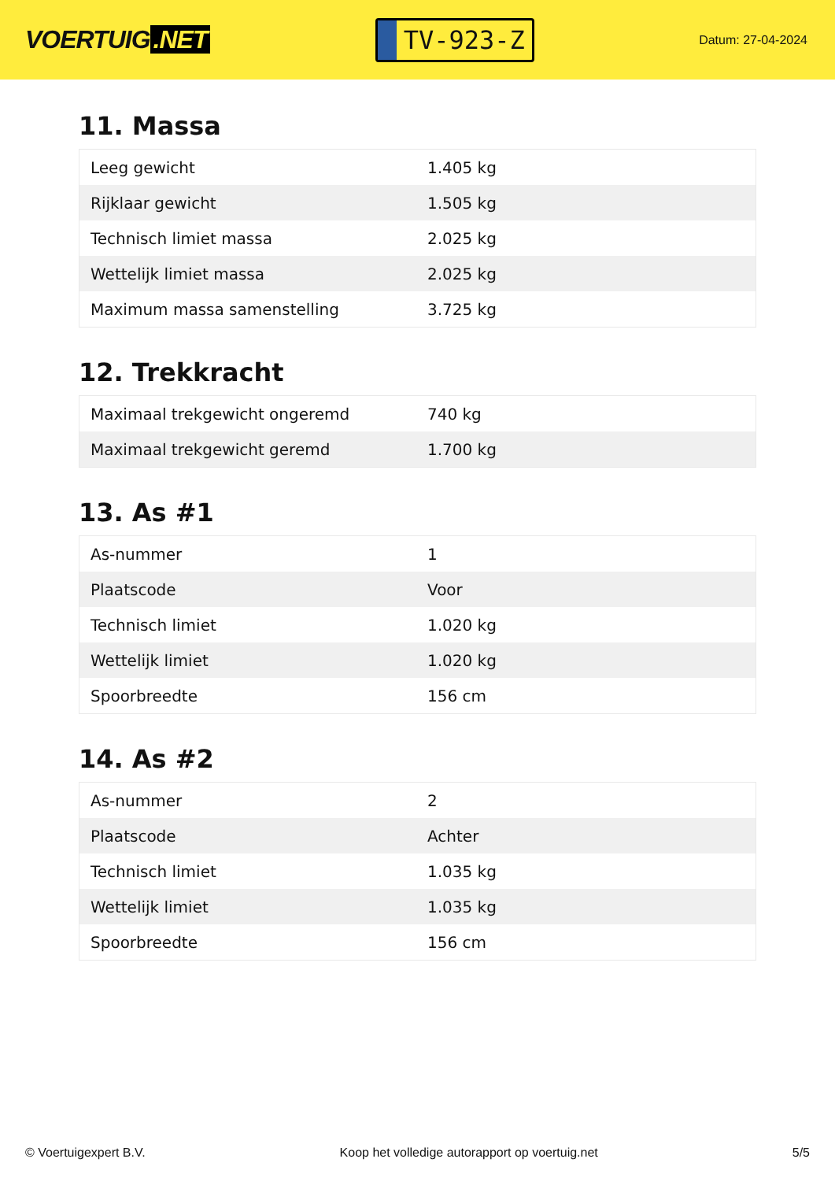VOERTUIG.NET
TV-923-Z
Datum: 27-04-2024
11. Massa
| Leeg gewicht | 1.405 kg |
| Rijklaar gewicht | 1.505 kg |
| Technisch limiet massa | 2.025 kg |
| Wettelijk limiet massa | 2.025 kg |
| Maximum massa samenstelling | 3.725 kg |
12. Trekkracht
| Maximaal trekgewicht ongeremd | 740 kg |
| Maximaal trekgewicht geremd | 1.700 kg |
13. As #1
| As-nummer | 1 |
| Plaatscode | Voor |
| Technisch limiet | 1.020 kg |
| Wettelijk limiet | 1.020 kg |
| Spoorbreedte | 156 cm |
14. As #2
| As-nummer | 2 |
| Plaatscode | Achter |
| Technisch limiet | 1.035 kg |
| Wettelijk limiet | 1.035 kg |
| Spoorbreedte | 156 cm |
© Voertuigexpert B.V. Koop het volledige autorapport op voertuig.net 5/5